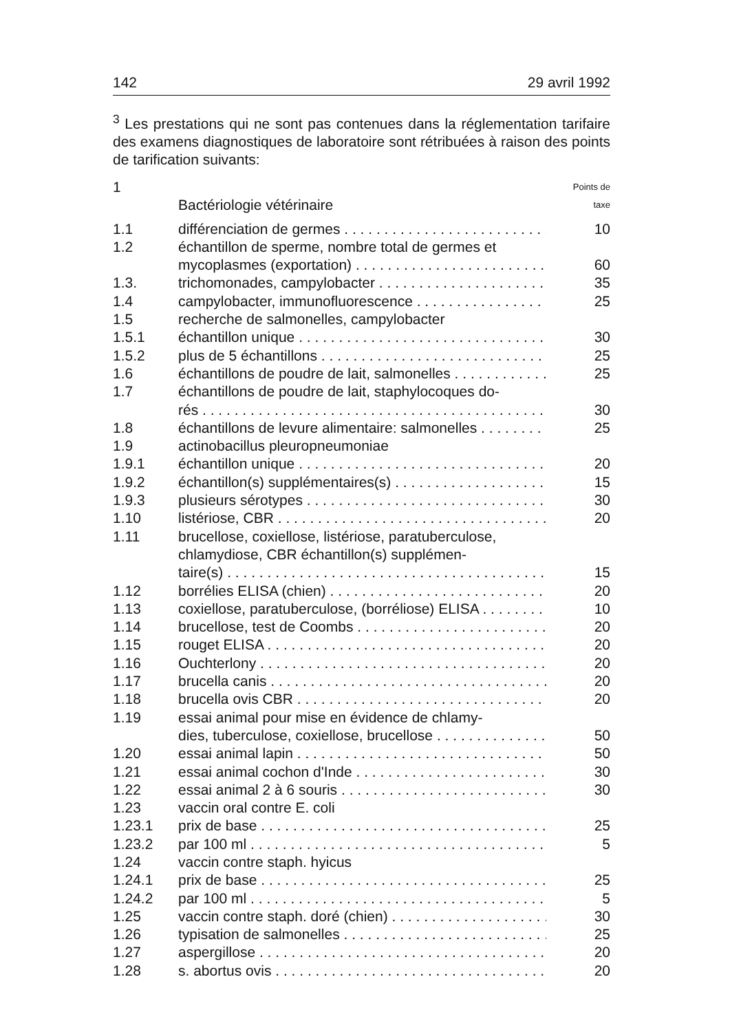142 29 avril 1992
<sup>3</sup> Les prestations qui ne sont pas contenues dans la réglementation tarifaire des examens diagnostiques de laboratoire sont rétribuées à raison des points de tarification suivants:
| 1 | Bactériologie vétérinaire | Points de taxe |
| 1.1 | différenciation de germes | 10 |
| 1.2 | échantillon de sperme, nombre total de germes et mycoplasmes (exportation) | 60 |
| 1.3. | trichomonades, campylobacter | 35 |
| 1.4 | campylobacter, immunofluorescence | 25 |
| 1.5 | recherche de salmonelles, campylobacter | |
| 1.5.1 | échantillon unique | 30 |
| 1.5.2 | plus de 5 échantillons | 25 |
| 1.6 | échantillons de poudre de lait, salmonelles | 25 |
| 1.7 | échantillons de poudre de lait, staphylocoques do- rés | 30 |
| 1.8 | échantillons de levure alimentaire: salmonelles | 25 |
| 1.9 | actinobacillus pleuropneumoniae | |
| 1.9.1 | échantillon unique | 20 |
| 1.9.2 | échantillon(s) supplémentaires(s) | 15 |
| 1.9.3 | plusieurs sérotypes | 30 |
| 1.10 | listériose, CBR | 20 |
| 1.11 | brucellose, coxiellose, listériose, paratuberculose, chlamydiose, CBR échantillon(s) supplémen- taire(s) | 15 |
| 1.12 | borrélies ELISA (chien) | 20 |
| 1.13 | coxiellose, paratuberculose, (borréliose) ELISA | 10 |
| 1.14 | brucellose, test de Coombs | 20 |
| 1.15 | rouget ELISA | 20 |
| 1.16 | Ouchterlony | 20 |
| 1.17 | brucella canis | 20 |
| 1.18 | brucella ovis CBR | 20 |
| 1.19 | essai animal pour mise en évidence de chlamy- dies, tuberculose, coxiellose, brucellose | 50 |
| 1.20 | essai animal lapin | 50 |
| 1.21 | essai animal cochon d'Inde | 30 |
| 1.22 | essai animal 2 à 6 souris | 30 |
| 1.23 | vaccin oral contre E. coli | |
| 1.23.1 | prix de base | 25 |
| 1.23.2 | par 100 ml | 5 |
| 1.24 | vaccin contre staph. hyicus | |
| 1.24.1 | prix de base | 25 |
| 1.24.2 | par 100 ml | 5 |
| 1.25 | vaccin contre staph. doré (chien) | 30 |
| 1.26 | typisation de salmonelles | 25 |
| 1.27 | aspergillose | 20 |
| 1.28 | s. abortus ovis | 20 |